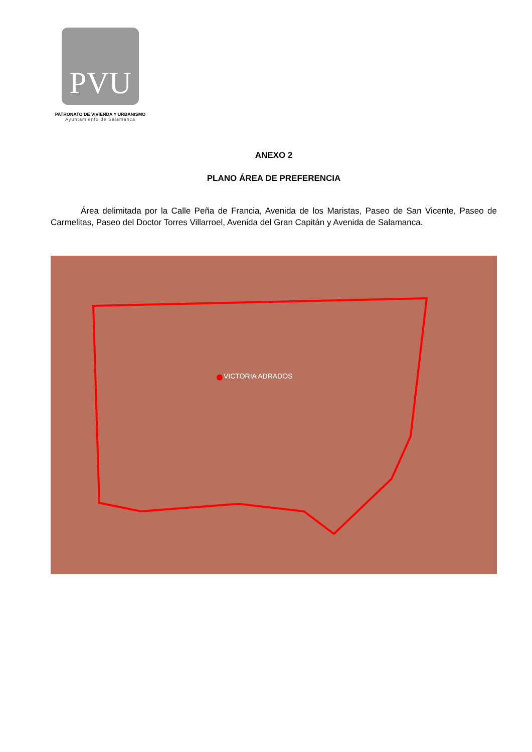PVU
PATRONATO DE VIVIENDA Y URBANISMO
Ayuntamiento de Salamanca
ANEXO 2
PLANO ÁREA DE PREFERENCIA
Área delimitada por la Calle Peña de Francia, Avenida de los Maristas, Paseo de San Vicente, Paseo de Carmelitas, Paseo del Doctor Torres Villarroel, Avenida del Gran Capitán y Avenida de Salamanca.
VICTORIA ADRADOS